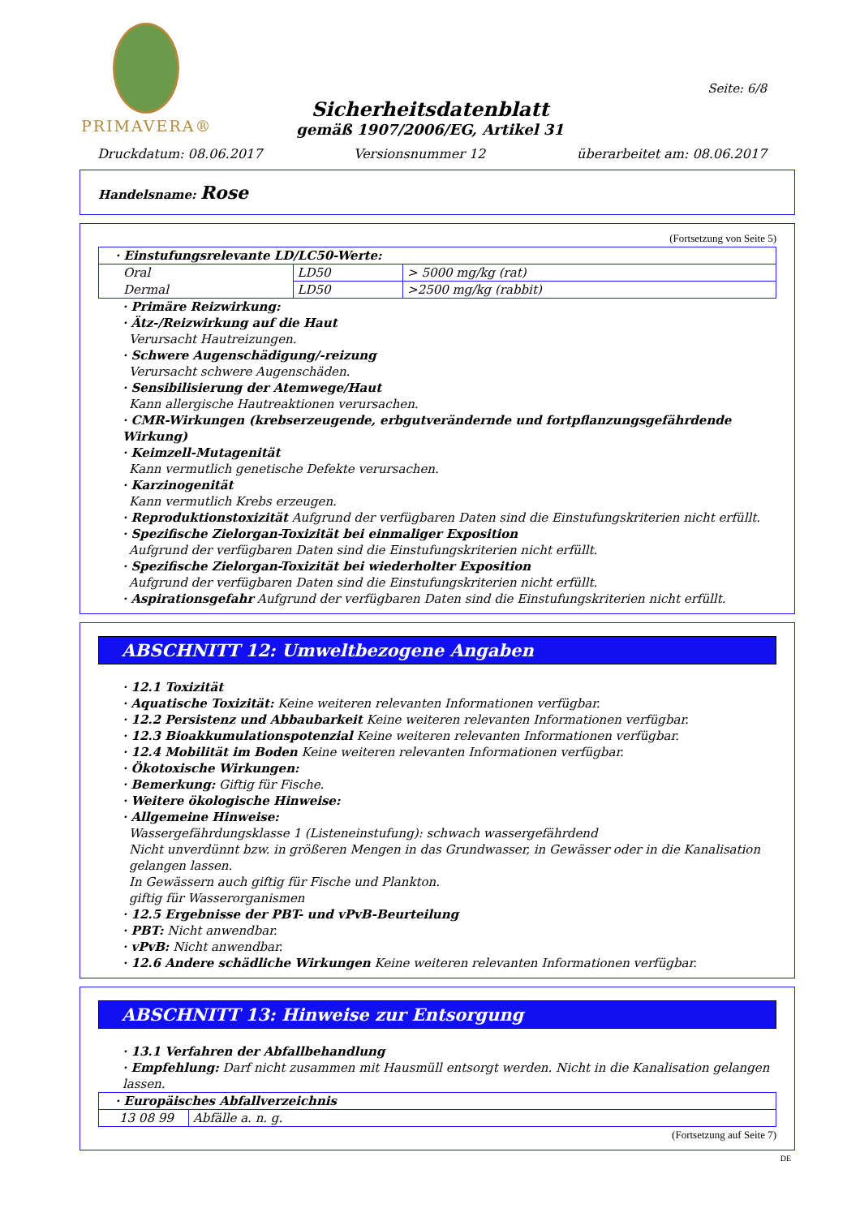PRIMAVERA®
Seite: 6/8
Sicherheitsdatenblatt
gemäß 1907/2006/EG, Artikel 31
Druckdatum: 08.06.2017 Versionsnummer 12 überarbeitet am: 08.06.2017
Handelsname: Rose
(Fortsetzung von Seite 5)
| · Einstufungsrelevante LD/LC50-Werte: | | |
| Oral | LD50 | > 5000 mg/kg (rat) |
| Dermal | LD50 | >2500 mg/kg (rabbit) |
· Primäre Reizwirkung:
· Ätz-/Reizwirkung auf die Haut
Verursacht Hautreizungen.
· Schwere Augenschädigung/-reizung
Verursacht schwere Augenschäden.
· Sensibilisierung der Atemwege/Haut
Kann allergische Hautreaktionen verursachen.
· CMR-Wirkungen (krebserzeugende, erbgutverändernde und fortpflanzungsgefährdende Wirkung)
· Keimzell-Mutagenität
Kann vermutlich genetische Defekte verursachen.
· Karzinogenität
Kann vermutlich Krebs erzeugen.
· Reproduktionstoxizität Aufgrund der verfügbaren Daten sind die Einstufungskriterien nicht erfüllt.
· Spezifische Zielorgan-Toxizität bei einmaliger Exposition
Aufgrund der verfügbaren Daten sind die Einstufungskriterien nicht erfüllt.
· Spezifische Zielorgan-Toxizität bei wiederholter Exposition
Aufgrund der verfügbaren Daten sind die Einstufungskriterien nicht erfüllt.
· Aspirationsgefahr Aufgrund der verfügbaren Daten sind die Einstufungskriterien nicht erfüllt.
ABSCHNITT 12: Umweltbezogene Angaben
· 12.1 Toxizität
· Aquatische Toxizität: Keine weiteren relevanten Informationen verfügbar.
· 12.2 Persistenz und Abbaubarkeit Keine weiteren relevanten Informationen verfügbar.
· 12.3 Bioakkumulationspotenzial Keine weiteren relevanten Informationen verfügbar.
· 12.4 Mobilität im Boden Keine weiteren relevanten Informationen verfügbar.
· Ökotoxische Wirkungen:
· Bemerkung: Giftig für Fische.
· Weitere ökologische Hinweise:
· Allgemeine Hinweise:
Wassergefährdungsklasse 1 (Listeneinstufung): schwach wassergefährdend
Nicht unverdünnt bzw. in größeren Mengen in das Grundwasser, in Gewässer oder in die Kanalisation gelangen lassen.
In Gewässern auch giftig für Fische und Plankton.
giftig für Wasserorganismen
· 12.5 Ergebnisse der PBT- und vPvB-Beurteilung
· PBT: Nicht anwendbar.
· vPvB: Nicht anwendbar.
· 12.6 Andere schädliche Wirkungen Keine weiteren relevanten Informationen verfügbar.
ABSCHNITT 13: Hinweise zur Entsorgung
· 13.1 Verfahren der Abfallbehandlung
· Empfehlung: Darf nicht zusammen mit Hausmüll entsorgt werden. Nicht in die Kanalisation gelangen lassen.
| · Europäisches Abfallverzeichnis | |
| 13 08 99 | Abfälle a. n. g. |
(Fortsetzung auf Seite 7)
DE